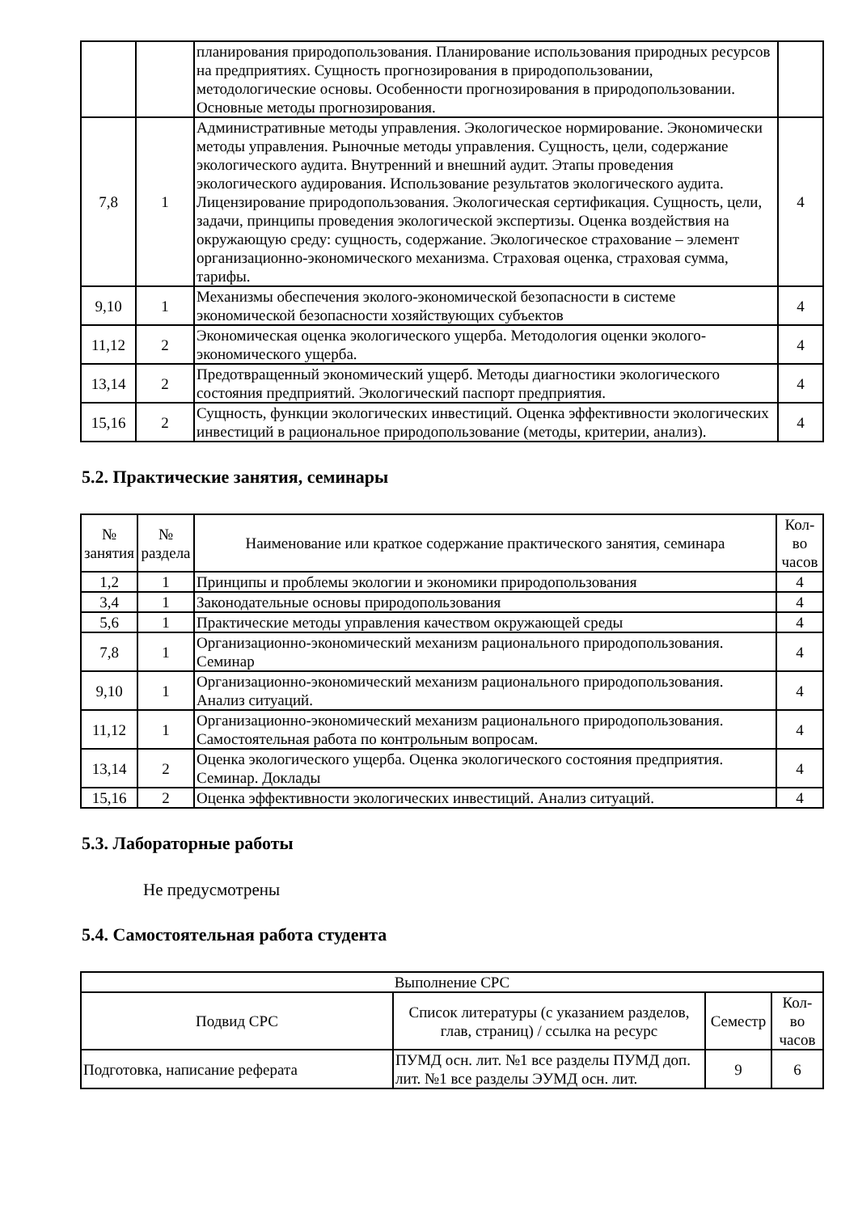| | | планирования природопользования. Планирование использования природных ресурсов на предприятиях. Сущность прогнозирования в природопользовании, методологические основы. Особенности прогнозирования в природопользовании. Основные методы прогнозирования. | |
| 7,8 | 1 | Административные методы управления. Экологическое нормирование. Экономически методы управления. Рыночные методы управления. Сущность, цели, содержание экологического аудита. Внутренний и внешний аудит. Этапы проведения экологического аудирования. Использование результатов экологического аудита. Лицензирование природопользования. Экологическая сертификация. Сущность, цели, задачи, принципы проведения экологической экспертизы. Оценка воздействия на окружающую среду: сущность, содержание. Экологическое страхование – элемент организационно-экономического механизма. Страховая оценка, страховая сумма, тарифы. | 4 |
| 9,10 | 1 | Механизмы обеспечения эколого-экономической безопасности в системе экономической безопасности хозяйствующих субъектов | 4 |
| 11,12 | 2 | Экономическая оценка экологического ущерба. Методология оценки эколого-экономического ущерба. | 4 |
| 13,14 | 2 | Предотвращенный экономический ущерб. Методы диагностики экологического состояния предприятий. Экологический паспорт предприятия. | 4 |
| 15,16 | 2 | Сущность, функции экологических инвестиций. Оценка эффективности экологических инвестиций в рациональное природопользование (методы, критерии, анализ). | 4 |
5.2. Практические занятия, семинары
| № занятия | № раздела | Наименование или краткое содержание практического занятия, семинара | Кол- во часов |
| --- | --- | --- | --- |
| 1,2 | 1 | Принципы и проблемы экологии и экономики природопользования | 4 |
| 3,4 | 1 | Законодательные основы природопользования | 4 |
| 5,6 | 1 | Практические методы управления качеством окружающей среды | 4 |
| 7,8 | 1 | Организационно-экономический механизм рационального природопользования. Семинар | 4 |
| 9,10 | 1 | Организационно-экономический механизм рационального природопользования. Анализ ситуаций. | 4 |
| 11,12 | 1 | Организационно-экономический механизм рационального природопользования. Самостоятельная работа по контрольным вопросам. | 4 |
| 13,14 | 2 | Оценка экологического ущерба. Оценка экологического состояния предприятия. Семинар. Доклады | 4 |
| 15,16 | 2 | Оценка эффективности экологических инвестиций. Анализ ситуаций. | 4 |
5.3. Лабораторные работы
Не предусмотрены
5.4. Самостоятельная работа студента
| Выполнение СРС | | | |
| --- | --- | --- | --- |
| Подвид СРС | Список литературы (с указанием разделов, глав, страниц) / ссылка на ресурс | Семестр | Кол- во часов |
| Подготовка, написание реферата | ПУМД осн. лит. №1 все разделы ПУМД доп. лит. №1 все разделы ЭУМД осн. лит. | 9 | 6 |